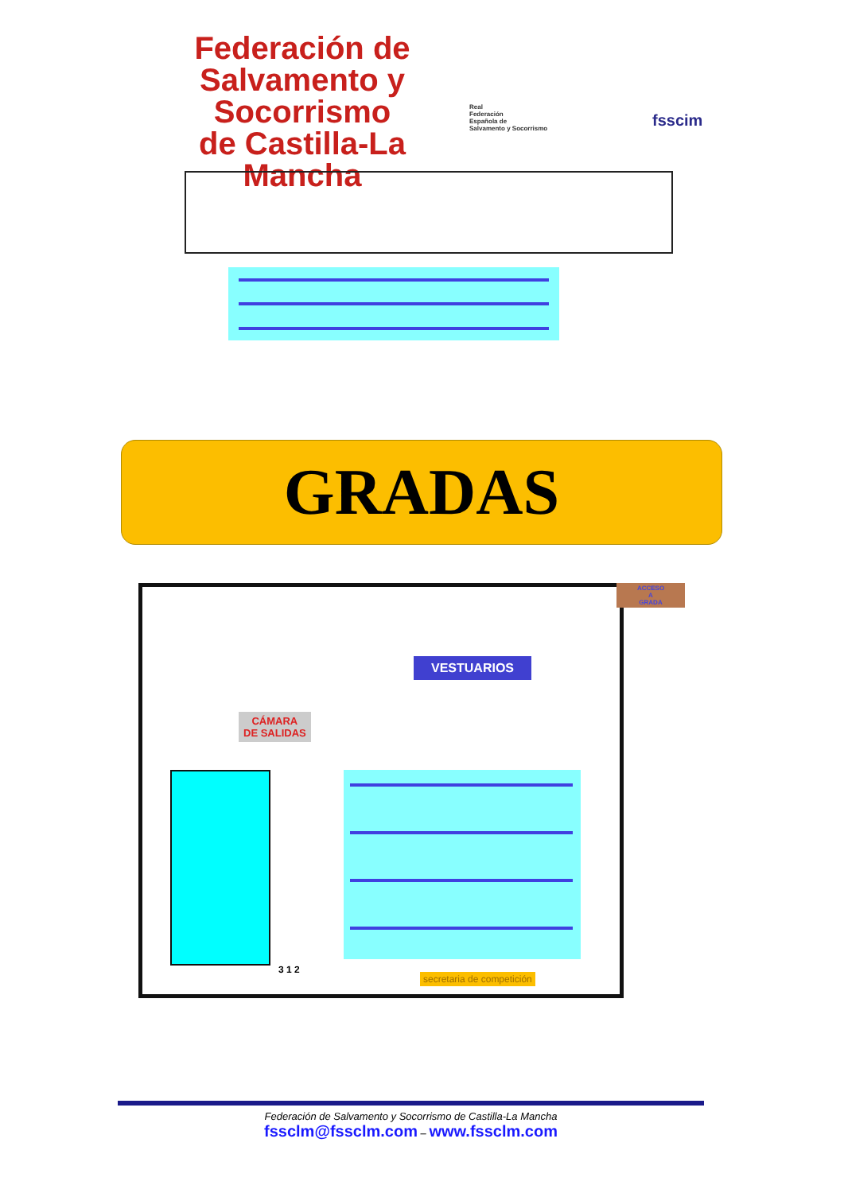Federación de
Salvamento y Socorrismo
de Castilla-La Mancha
Real
Federación
Española de
Salvamento y Socorrismo
fsscim
GRADAS
VESTUARIOS
CÁMARA
DE SALIDAS
ACCESO
A
GRADA
3 1 2
secretaria de competición
Federación de Salvamento y Socorrismo de Castilla-La Mancha
fssclm@fssclm.com – www.fssclm.com